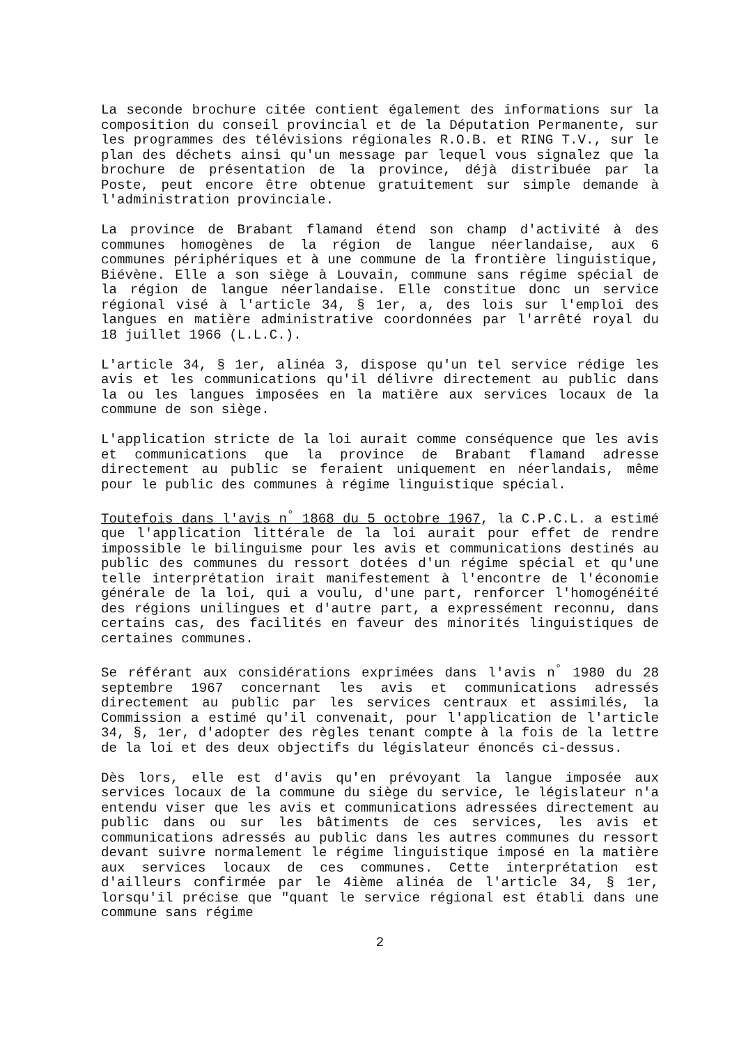La seconde brochure citée contient également des informations sur la composition du conseil provincial et de la Députation Permanente, sur les programmes des télévisions régionales R.O.B. et RING T.V., sur le plan des déchets ainsi qu'un message par lequel vous signalez que la brochure de présentation de la province, déjà distribuée par la Poste, peut encore être obtenue gratuitement sur simple demande à l'administration provinciale.
La province de Brabant flamand étend son champ d'activité à des communes homogènes de la région de langue néerlandaise, aux 6 communes périphériques et à une commune de la frontière linguistique, Biévène. Elle a son siège à Louvain, commune sans régime spécial de la région de langue néerlandaise. Elle constitue donc un service régional visé à l'article 34, § 1er, a, des lois sur l'emploi des langues en matière administrative coordonnées par l'arrêté royal du 18 juillet 1966 (L.L.C.).
L'article 34, § 1er, alinéa 3, dispose qu'un tel service rédige les avis et les communications qu'il délivre directement au public dans la ou les langues imposées en la matière aux services locaux de la commune de son siège.
L'application stricte de la loi aurait comme conséquence que les avis et communications que la province de Brabant flamand adresse directement au public se feraient uniquement en néerlandais, même pour le public des communes à régime linguistique spécial.
Toutefois dans l'avis n<sup>°</sup> 1868 du 5 octobre 1967, la C.P.C.L. a estimé que l'application littérale de la loi aurait pour effet de rendre impossible le bilinguisme pour les avis et communications destinés au public des communes du ressort dotées d'un régime spécial et qu'une telle interprétation irait manifestement à l'encontre de l'économie générale de la loi, qui a voulu, d'une part, renforcer l'homogénéité des régions unilingues et d'autre part, a expressément reconnu, dans certains cas, des facilités en faveur des minorités linguistiques de certaines communes.
Se référant aux considérations exprimées dans l'avis n<sup>°</sup> 1980 du 28 septembre 1967 concernant les avis et communications adressés directement au public par les services centraux et assimilés, la Commission a estimé qu'il convenait, pour l'application de l'article 34, §, 1er, d'adopter des règles tenant compte à la fois de la lettre de la loi et des deux objectifs du législateur énoncés ci-dessus.
Dès lors, elle est d'avis qu'en prévoyant la langue imposée aux services locaux de la commune du siège du service, le législateur n'a entendu viser que les avis et communications adressées directement au public dans ou sur les bâtiments de ces services, les avis et communications adressés au public dans les autres communes du ressort devant suivre normalement le régime linguistique imposé en la matière aux services locaux de ces communes. Cette interprétation est d'ailleurs confirmée par le 4ième alinéa de l'article 34, § 1er, lorsqu'il précise que "quant le service régional est établi dans une commune sans régime
2